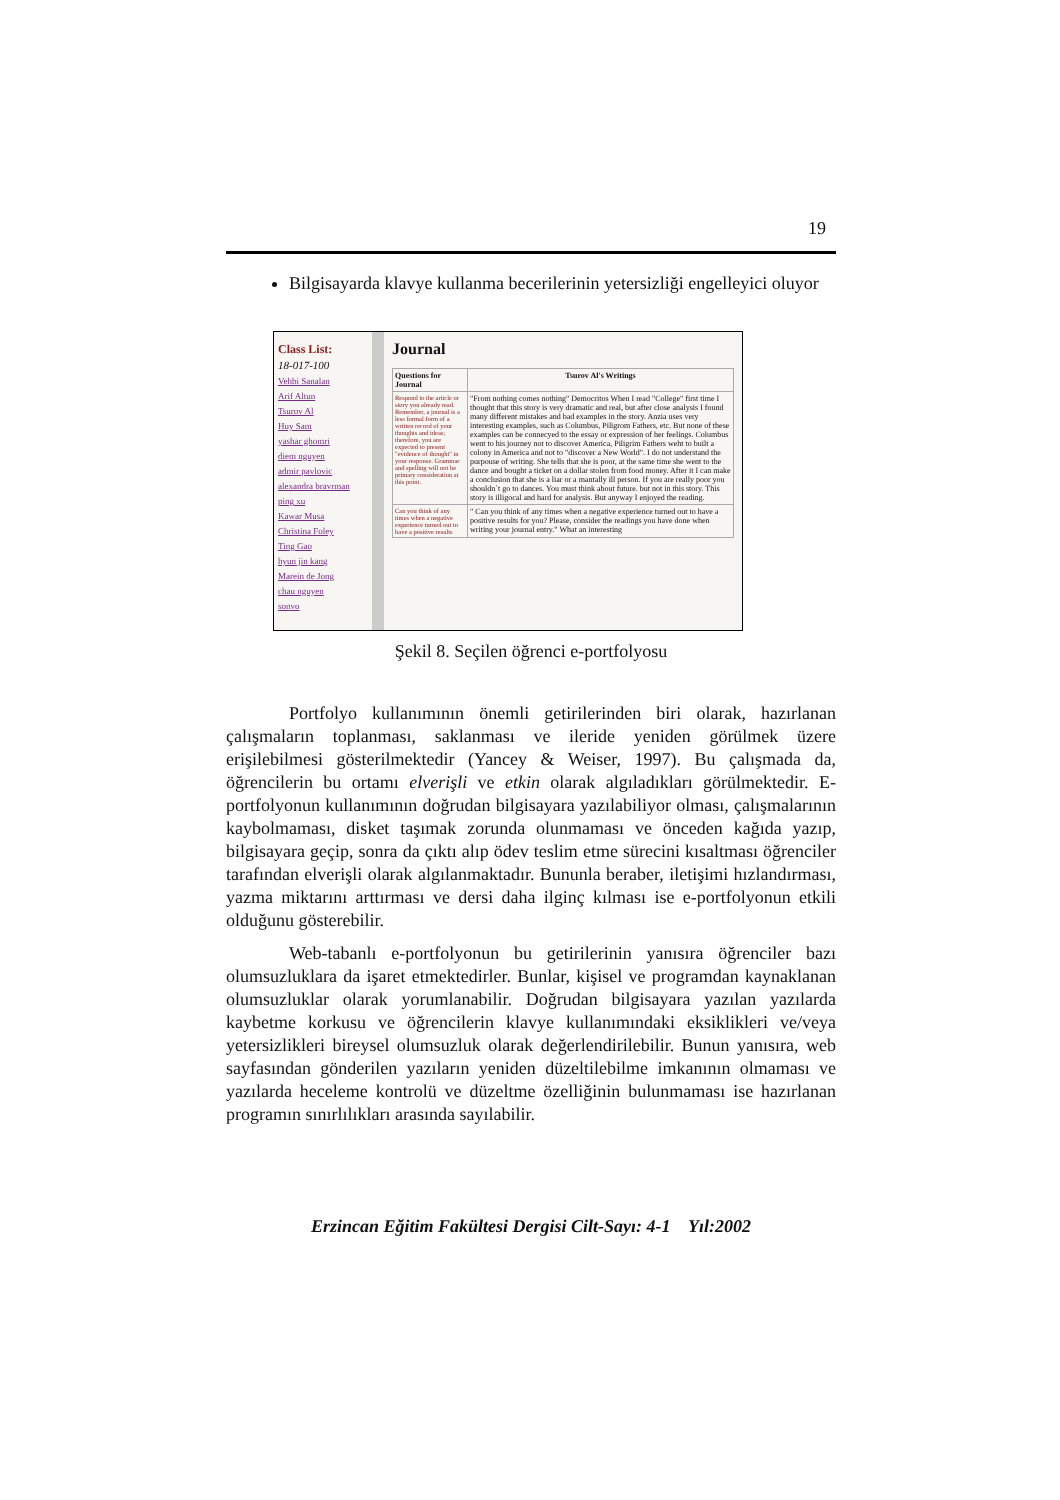19
Bilgisayarda klavye kullanma becerilerinin yetersizliği engelleyici oluyor
Class List:
18-017-100
Vehbi Sanalan
Arif Altun
Tsurov Al
Huy Sam
yashar ghomri
diem nguyen
admir pavlovic
alexandra bravrman
ping xu
Kawar Musa
Christina Foley
Ting Gao
hyun jin kang
Marein de Jong
chau nguyen
sonvo
Journal
| Questions for Journal | Tsurov Al's Writings |
| --- | --- |
| Respond to the article or story you already read. Remember, a journal is a less formal form of a written record of your thoughts and ideas; therefore, you are expected to present "evidence of thought" in your response. Grammar and spelling will not be primary consideration at this point. | "From nothing comes nothing" Democritos When I read "College" first time I thought that this story is very dramatic and real, but after close analysis I found many different mistakes and bad examples in the story. Anzia uses very interesting examples, such as Columbus, Piligrom Fathers, etc. But none of these examples can be connecyed to the essay or expression of her feelings. Columbus went to his journey not to discover America, Piligrim Fathers weht to built a colony in America and not to "discover a New World". I do not understand the purpouse of writing. She tells that she is poor, at the same time she went to the dance and bought a ticket on a dollar stolen from food money. After it I can make a conclusion that she is a liar or a mantally ill person. If you are really poor you shouldn`t go to dances. You must think about future. but not in this story. This story is illigocal and hard for analysis. But anyway I enjoyed the reading. |
| Can you think of any times when a negative experience turned out to have a positive results | " Can you think of any times when a negative experience turned out to have a positive results for you? Please, consider the readings you have done when writing your journal entry." What an interesting |
Şekil 8. Seçilen öğrenci e-portfolyosu
Portfolyo kullanımının önemli getirilerinden biri olarak, hazırlanan çalışmaların toplanması, saklanması ve ileride yeniden görülmek üzere erişilebilmesi gösterilmektedir (Yancey & Weiser, 1997). Bu çalışmada da, öğrencilerin bu ortamı elverişli ve etkin olarak algıladıkları görülmektedir. E-portfolyonun kullanımının doğrudan bilgisayara yazılabiliyor olması, çalışmalarının kaybolmaması, disket taşımak zorunda olunmaması ve önceden kağıda yazıp, bilgisayara geçip, sonra da çıktı alıp ödev teslim etme sürecini kısaltması öğrenciler tarafından elverişli olarak algılanmaktadır. Bununla beraber, iletişimi hızlandırması, yazma miktarını arttırması ve dersi daha ilginç kılması ise e-portfolyonun etkili olduğunu gösterebilir.
Web-tabanlı e-portfolyonun bu getirilerinin yanısıra öğrenciler bazı olumsuzluklara da işaret etmektedirler. Bunlar, kişisel ve programdan kaynaklanan olumsuzluklar olarak yorumlanabilir. Doğrudan bilgisayara yazılan yazılarda kaybetme korkusu ve öğrencilerin klavye kullanımındaki eksiklikleri ve/veya yetersizlikleri bireysel olumsuzluk olarak değerlendirilebilir. Bunun yanısıra, web sayfasından gönderilen yazıların yeniden düzeltilebilme imkanının olmaması ve yazılarda heceleme kontrolü ve düzeltme özelliğinin bulunmaması ise hazırlanan programın sınırlılıkları arasında sayılabilir.
Erzincan Eğitim Fakültesi Dergisi Cilt-Sayı: 4-1 Yıl:2002